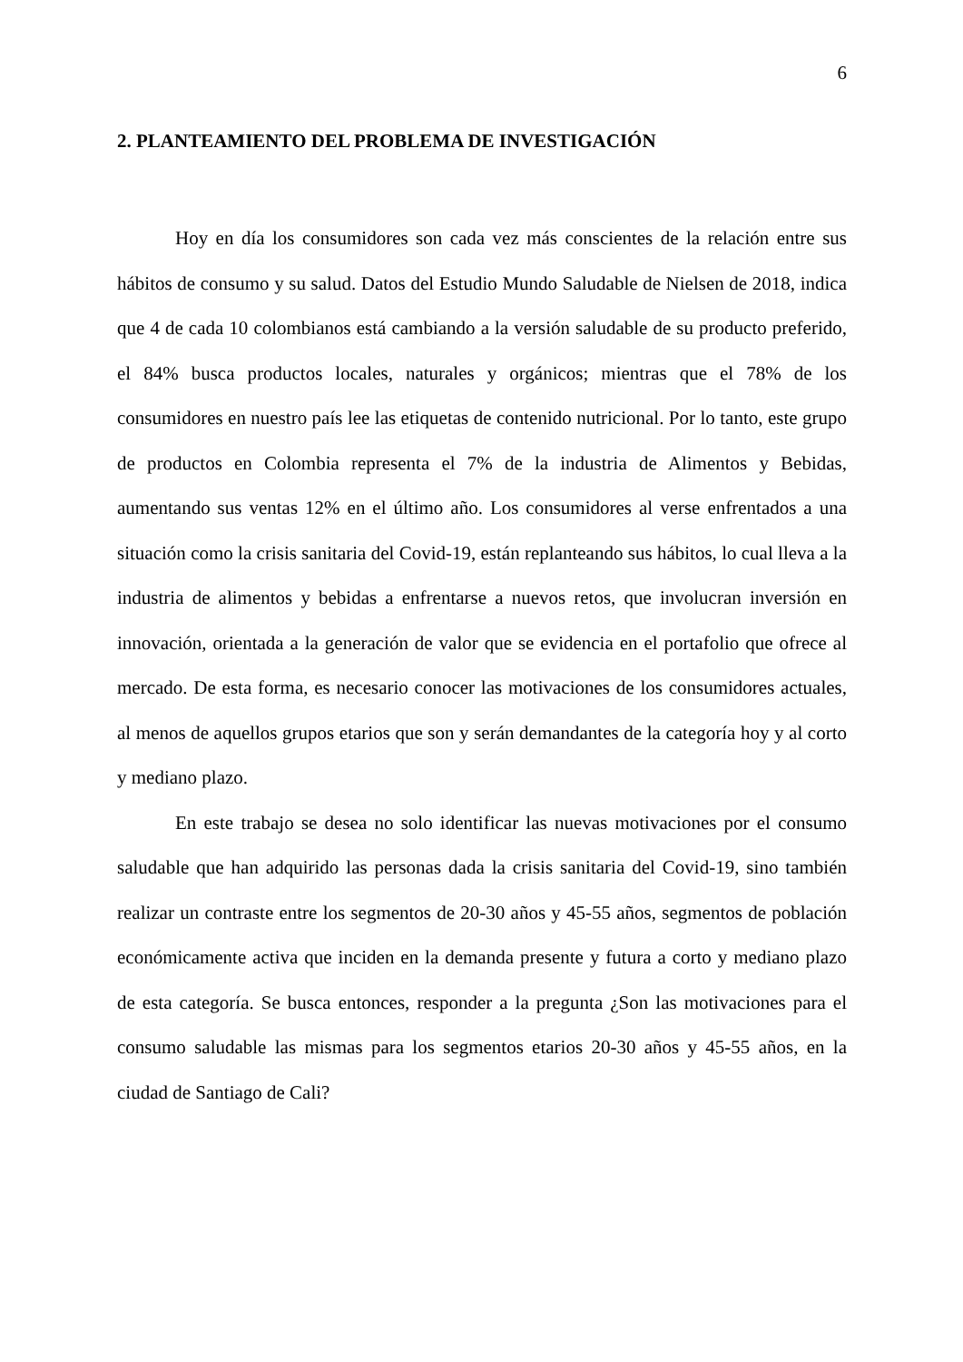6
2. PLANTEAMIENTO DEL PROBLEMA DE INVESTIGACIÓN
Hoy en día los consumidores son cada vez más conscientes de la relación entre sus hábitos de consumo y su salud. Datos del Estudio Mundo Saludable de Nielsen de 2018, indica que 4 de cada 10 colombianos está cambiando a la versión saludable de su producto preferido, el 84% busca productos locales, naturales y orgánicos; mientras que el 78% de los consumidores en nuestro país lee las etiquetas de contenido nutricional. Por lo tanto, este grupo de productos en Colombia representa el 7% de la industria de Alimentos y Bebidas, aumentando sus ventas 12% en el último año. Los consumidores al verse enfrentados a una situación como la crisis sanitaria del Covid-19, están replanteando sus hábitos, lo cual lleva a la industria de alimentos y bebidas a enfrentarse a nuevos retos, que involucran inversión en innovación, orientada a la generación de valor que se evidencia en el portafolio que ofrece al mercado. De esta forma, es necesario conocer las motivaciones de los consumidores actuales, al menos de aquellos grupos etarios que son y serán demandantes de la categoría hoy y al corto y mediano plazo.
En este trabajo se desea no solo identificar las nuevas motivaciones por el consumo saludable que han adquirido las personas dada la crisis sanitaria del Covid-19, sino también realizar un contraste entre los segmentos de 20-30 años y 45-55 años, segmentos de población económicamente activa que inciden en la demanda presente y futura a corto y mediano plazo de esta categoría. Se busca entonces, responder a la pregunta ¿Son las motivaciones para el consumo saludable las mismas para los segmentos etarios 20-30 años y 45-55 años, en la ciudad de Santiago de Cali?